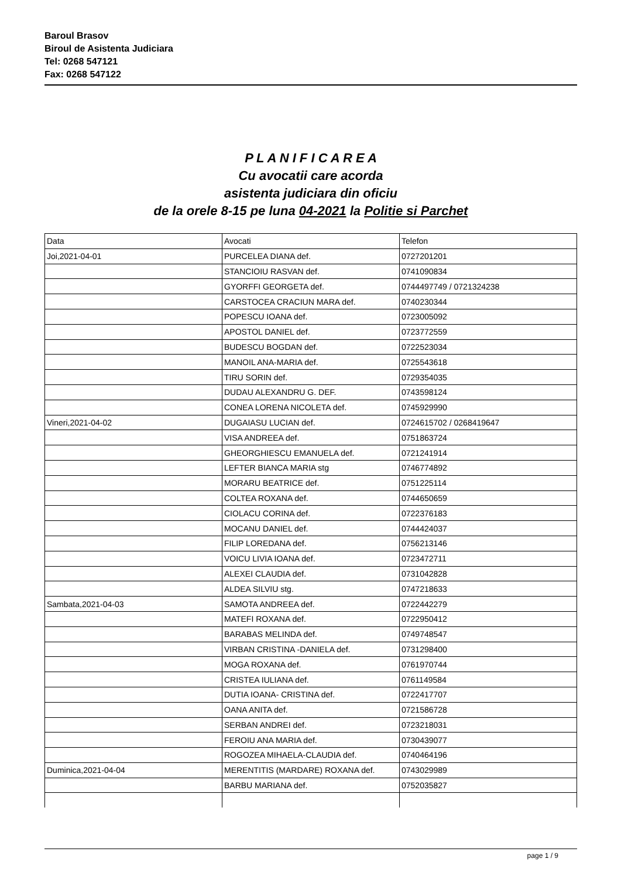Baroul Brasov
Biroul de Asistenta Judiciara
Tel: 0268 547121
Fax: 0268 547122
P L A N I F I C A R E A
Cu avocatii care acorda
asistenta judiciara din oficiu
de la orele 8-15 pe luna 04-2021 la Politie si Parchet
| Data | Avocati | Telefon |
| --- | --- | --- |
| Joi,2021-04-01 | PURCELEA DIANA def. | 0727201201 |
| | STANCIOIU RASVAN def. | 0741090834 |
| | GYORFFI GEORGETA def. | 0744497749 / 0721324238 |
| | CARSTOCEA CRACIUN MARA def. | 0740230344 |
| | POPESCU IOANA def. | 0723005092 |
| | APOSTOL DANIEL def. | 0723772559 |
| | BUDESCU BOGDAN def. | 0722523034 |
| | MANOIL ANA-MARIA def. | 0725543618 |
| | TIRU SORIN def. | 0729354035 |
| | DUDAU ALEXANDRU G. DEF. | 0743598124 |
| | CONEA LORENA NICOLETA def. | 0745929990 |
| Vineri,2021-04-02 | DUGAIASU LUCIAN def. | 0724615702 / 0268419647 |
| | VISA ANDREEA def. | 0751863724 |
| | GHEORGHIESCU EMANUELA def. | 0721241914 |
| | LEFTER BIANCA MARIA stg | 0746774892 |
| | MORARU BEATRICE def. | 0751225114 |
| | COLTEA ROXANA def. | 0744650659 |
| | CIOLACU CORINA def. | 0722376183 |
| | MOCANU DANIEL def. | 0744424037 |
| | FILIP LOREDANA def. | 0756213146 |
| | VOICU LIVIA IOANA def. | 0723472711 |
| | ALEXEI CLAUDIA def. | 0731042828 |
| | ALDEA SILVIU stg. | 0747218633 |
| Sambata,2021-04-03 | SAMOTA ANDREEA def. | 0722442279 |
| | MATEFI ROXANA def. | 0722950412 |
| | BARABAS MELINDA def. | 0749748547 |
| | VIRBAN CRISTINA -DANIELA def. | 0731298400 |
| | MOGA ROXANA def. | 0761970744 |
| | CRISTEA IULIANA def. | 0761149584 |
| | DUTIA IOANA- CRISTINA def. | 0722417707 |
| | OANA ANITA def. | 0721586728 |
| | SERBAN ANDREI def. | 0723218031 |
| | FEROIU ANA MARIA def. | 0730439077 |
| | ROGOZEA MIHAELA-CLAUDIA def. | 0740464196 |
| Duminica,2021-04-04 | MERENTITIS (MARDARE) ROXANA def. | 0743029989 |
| | BARBU MARIANA def. | 0752035827 |
page 1 / 9